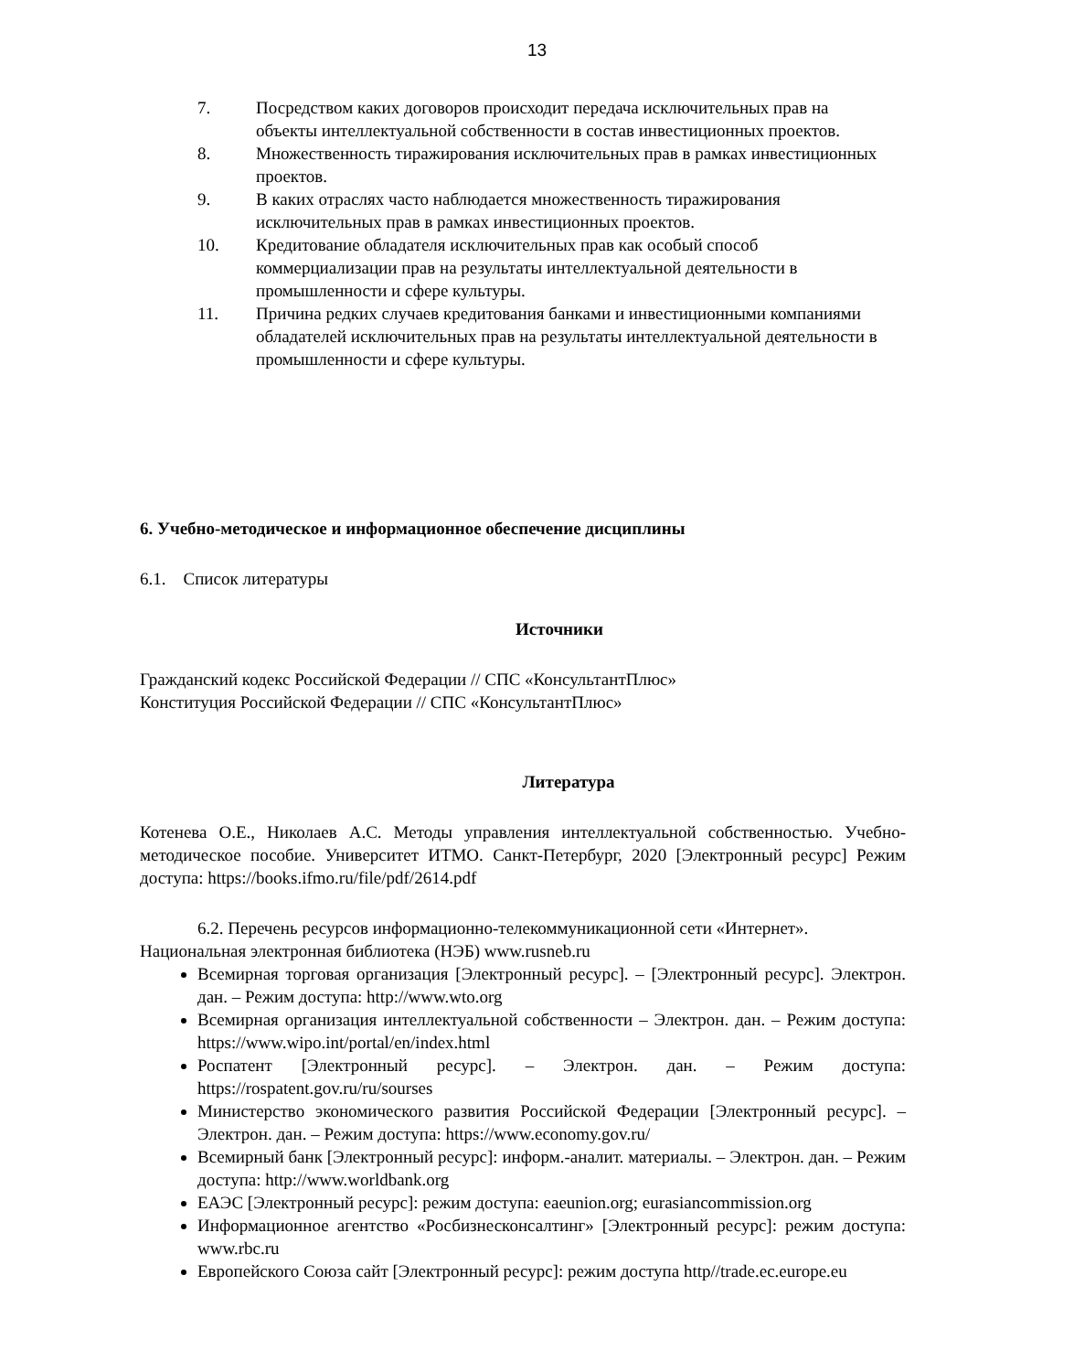13
7. Посредством каких договоров происходит передача исключительных прав на объекты интеллектуальной собственности в состав инвестиционных проектов.
8. Множественность тиражирования исключительных прав в рамках инвестиционных проектов.
9. В каких отраслях часто наблюдается множественность тиражирования исключительных прав в рамках инвестиционных проектов.
10. Кредитование обладателя исключительных прав как особый способ коммерциализации прав на результаты интеллектуальной деятельности в промышленности и сфере культуры.
11. Причина редких случаев кредитования банками и инвестиционными компаниями обладателей исключительных прав на результаты интеллектуальной деятельности в промышленности и сфере культуры.
6. Учебно-методическое и информационное обеспечение дисциплины
6.1. Список литературы
Источники
Гражданский кодекс Российской Федерации // СПС «КонсультантПлюс»
Конституция Российской Федерации // СПС «КонсультантПлюс»
Литература
Котенева О.Е., Николаев А.С. Методы управления интеллектуальной собственностью. Учебно-методическое пособие. Университет ИТМО. Санкт-Петербург, 2020 [Электронный ресурс] Режим доступа: https://books.ifmo.ru/file/pdf/2614.pdf
6.2. Перечень ресурсов информационно-телекоммуникационной сети «Интернет».
Национальная электронная библиотека (НЭБ) www.rusneb.ru
Всемирная торговая организация [Электронный ресурс]. – [Электронный ресурс]. Электрон. дан. – Режим доступа: http://www.wto.org
Всемирная организация интеллектуальной собственности – Электрон. дан. – Режим доступа: https://www.wipo.int/portal/en/index.html
Роспатент [Электронный ресурс]. – Электрон. дан. – Режим доступа: https://rospatent.gov.ru/ru/sourses
Министерство экономического развития Российской Федерации [Электронный ресурс]. – Электрон. дан. – Режим доступа: https://www.economy.gov.ru/
Всемирный банк [Электронный ресурс]: информ.-аналит. материалы. – Электрон. дан. – Режим доступа: http://www.worldbank.org
ЕАЭС [Электронный ресурс]: режим доступа: eaeunion.org; eurasiancommission.org
Информационное агентство «Росбизнесконсалтинг» [Электронный ресурс]: режим доступа: www.rbc.ru
Европейского Союза сайт [Электронный ресурс]: режим доступа http//trade.ec.europe.eu